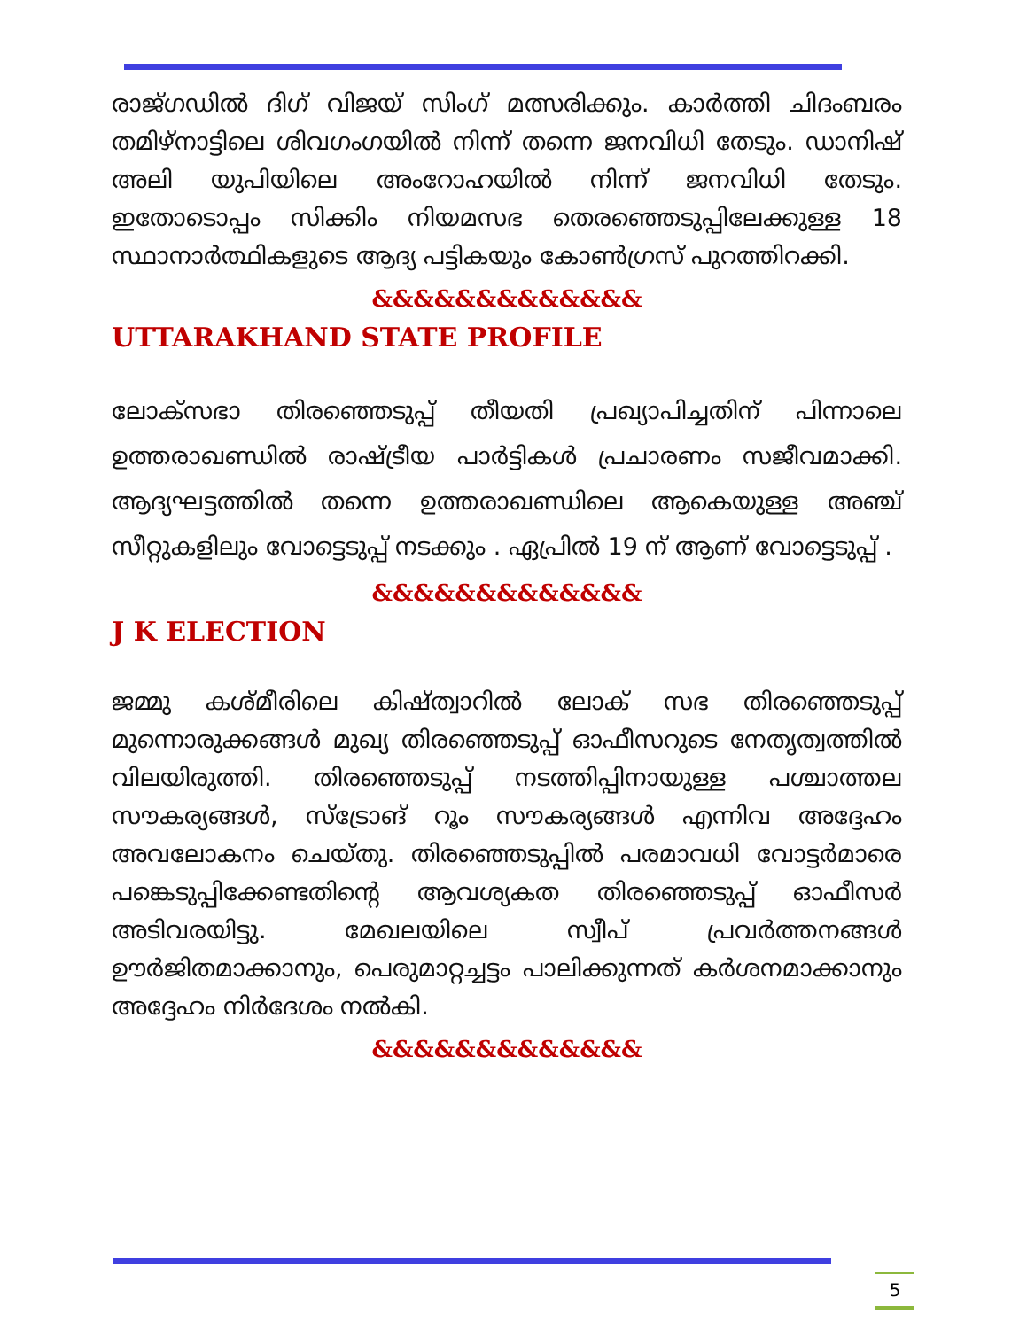രാജ്ഗഡിൽ ദിഗ് വിജയ് സിംഗ് മത്സരിക്കും. കാർത്തി ചിദംബരം തമിഴ്നാട്ടിലെ ശിവഗംഗയിൽ നിന്ന് തന്നെ ജനവിധി തേടും. ഡാനിഷ് അലി യുപിയിലെ അംറോഹയിൽ നിന്ന് ജനവിധി തേടും. ഇതോടൊപ്പം സിക്കിം നിയമസഭ തെരഞ്ഞെടുപ്പിലേക്കുള്ള 18 സ്ഥാനാർത്ഥികളുടെ ആദ്യ പട്ടികയും കോൺഗ്രസ് പുറത്തിറക്കി.
&&&&&&&&&&&&&
UTTARAKHAND STATE PROFILE
ലോക്സഭാ തിരഞ്ഞെടുപ്പ് തീയതി പ്രഖ്യാപിച്ചതിന് പിന്നാലെ ഉത്തരാഖണ്ഡിൽ രാഷ്ട്രീയ പാർട്ടികൾ പ്രചാരണം സജീവമാക്കി. ആദ്യഘട്ടത്തിൽ തന്നെ ഉത്തരാഖണ്ഡിലെ ആകെയുള്ള അഞ്ച് സീറ്റുകളിലും വോട്ടെടുപ്പ് നടക്കും . ഏപ്രിൽ 19 ന് ആണ് വോട്ടെടുപ്പ് .
&&&&&&&&&&&&&
J K ELECTION
ജമ്മു കശ്മീരിലെ കിഷ്ത്വാറിൽ ലോക് സഭ തിരഞ്ഞെടുപ്പ് മുന്നൊരുക്കങ്ങൾ മുഖ്യ തിരഞ്ഞെടുപ്പ് ഓഫീസറുടെ നേതൃത്വത്തിൽ വിലയിരുത്തി. തിരഞ്ഞെടുപ്പ് നടത്തിപ്പിനായുള്ള പശ്ചാത്തല സൗകര്യങ്ങൾ, സ്ട്രോങ് റൂം സൗകര്യങ്ങൾ എന്നിവ അദ്ദേഹം അവലോകനം ചെയ്തു. തിരഞ്ഞെടുപ്പിൽ പരമാവധി വോട്ടർമാരെ പങ്കെടുപ്പിക്കേണ്ടതിന്റെ ആവശ്യകത തിരഞ്ഞെടുപ്പ് ഓഫീസർ അടിവരയിട്ടു. മേഖലയിലെ സ്വീപ് പ്രവർത്തനങ്ങൾ ഊർജിതമാക്കാനും, പെരുമാറ്റച്ചട്ടം പാലിക്കുന്നത് കർശനമാക്കാനും അദ്ദേഹം നിർദേശം നൽകി.
&&&&&&&&&&&&&
5